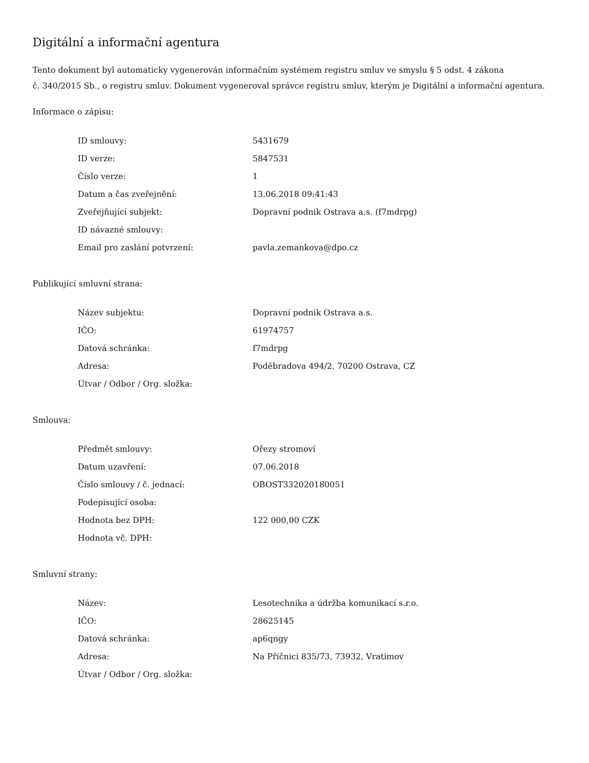Digitální a informační agentura
Tento dokument byl automaticky vygenerován informačním systémem registru smluv ve smyslu § 5 odst. 4 zákona
č. 340/2015 Sb., o registru smluv. Dokument vygeneroval správce registru smluv, kterým je Digitální a informační agentura.
Informace o zápisu:
| ID smlouvy: | 5431679 |
| ID verze: | 5847531 |
| Číslo verze: | 1 |
| Datum a čas zveřejnění: | 13.06.2018 09:41:43 |
| Zveřejňující subjekt: | Dopravní podnik Ostrava a.s. (f7mdrpg) |
| ID návazné smlouvy: | |
| Email pro zaslání potvrzení: | pavla.zemankova@dpo.cz |
Publikující smluvní strana:
| Název subjektu: | Dopravní podnik Ostrava a.s. |
| IČO: | 61974757 |
| Datová schránka: | f7mdrpg |
| Adresa: | Poděbradova 494/2, 70200 Ostrava, CZ |
| Útvar / Odbor / Org. složka: | |
Smlouva:
| Předmět smlouvy: | Ořezy stromoví |
| Datum uzavření: | 07.06.2018 |
| Číslo smlouvy / č. jednací: | OBOST332020180051 |
| Podepisující osoba: | |
| Hodnota bez DPH: | 122 000,00 CZK |
| Hodnota vč. DPH: | |
Smluvní strany:
| Název: | Lesotechnika a údržba komunikací s.r.o. |
| IČO: | 28625145 |
| Datová schránka: | ap6qngy |
| Adresa: | Na Příčnici 835/73, 73932, Vratimov |
| Útvar / Odbor / Org. složka: | |